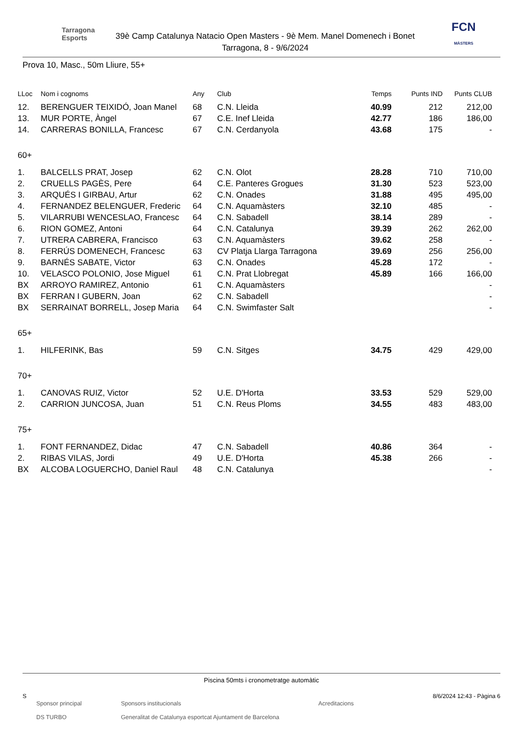Tarragona Esports
39è Camp Catalunya Natacio Open Masters - 9è Mem. Manel Domenech i Bonet
Tarragona, 8 - 9/6/2024
FCN
MÀSTERS
Prova 10, Masc., 50m Lliure, 55+
| LLoc | Nom i cognoms | Any | Club | Temps | Punts IND | Punts CLUB |
| --- | --- | --- | --- | --- | --- | --- |
| 12. | BERENGUER TEIXIDÓ, Joan Manel | 68 | C.N. Lleida | 40.99 | 212 | 212,00 |
| 13. | MUR PORTE, Àngel | 67 | C.E. Inef Lleida | 42.77 | 186 | 186,00 |
| 14. | CARRERAS BONILLA, Francesc | 67 | C.N. Cerdanyola | 43.68 | 175 | - |
| 60+ | | | | | | |
| 1. | BALCELLS PRAT, Josep | 62 | C.N. Olot | 28.28 | 710 | 710,00 |
| 2. | CRUELLS PAGÈS, Pere | 64 | C.E. Panteres Grogues | 31.30 | 523 | 523,00 |
| 3. | ARQUÉS I GIRBAU, Artur | 62 | C.N. Onades | 31.88 | 495 | 495,00 |
| 4. | FERNANDEZ BELENGUER, Frederic | 64 | C.N. Aquamàsters | 32.10 | 485 | - |
| 5. | VILARRUBI WENCESLAO, Francesc | 64 | C.N. Sabadell | 38.14 | 289 | - |
| 6. | RION GOMEZ, Antoni | 64 | C.N. Catalunya | 39.39 | 262 | 262,00 |
| 7. | UTRERA CABRERA, Francisco | 63 | C.N. Aquamàsters | 39.62 | 258 | - |
| 8. | FERRÚS DOMENECH, Francesc | 63 | CV Platja Llarga Tarragona | 39.69 | 256 | 256,00 |
| 9. | BARNÉS SABATE, Victor | 63 | C.N. Onades | 45.28 | 172 | - |
| 10. | VELASCO POLONIO, Jose Miguel | 61 | C.N. Prat Llobregat | 45.89 | 166 | 166,00 |
| BX | ARROYO RAMIREZ, Antonio | 61 | C.N. Aquamàsters | | | - |
| BX | FERRAN I GUBERN, Joan | 62 | C.N. Sabadell | | | - |
| BX | SERRAINAT BORRELL, Josep Maria | 64 | C.N. Swimfaster Salt | | | - |
| 65+ | | | | | | |
| 1. | HILFERINK, Bas | 59 | C.N. Sitges | 34.75 | 429 | 429,00 |
| 70+ | | | | | | |
| 1. | CANOVAS RUIZ, Victor | 52 | U.E. D'Horta | 33.53 | 529 | 529,00 |
| 2. | CARRION JUNCOSA, Juan | 51 | C.N. Reus Ploms | 34.55 | 483 | 483,00 |
| 75+ | | | | | | |
| 1. | FONT FERNANDEZ, Didac | 47 | C.N. Sabadell | 40.86 | 364 | - |
| 2. | RIBAS VILAS, Jordi | 49 | U.E. D'Horta | 45.38 | 266 | - |
| BX | ALCOBA LOGUERCHO, Daniel Raul | 48 | C.N. Catalunya | | | - |
Piscina 50mts i cronometratge automàtic
S 8/6/2024 12:43 - Pàgina 6
Sponsor principal
DS TURBO Sponsors institucionals
Generalitat de Catalunya esportcat Ajuntament de Barcelona Acreditacions